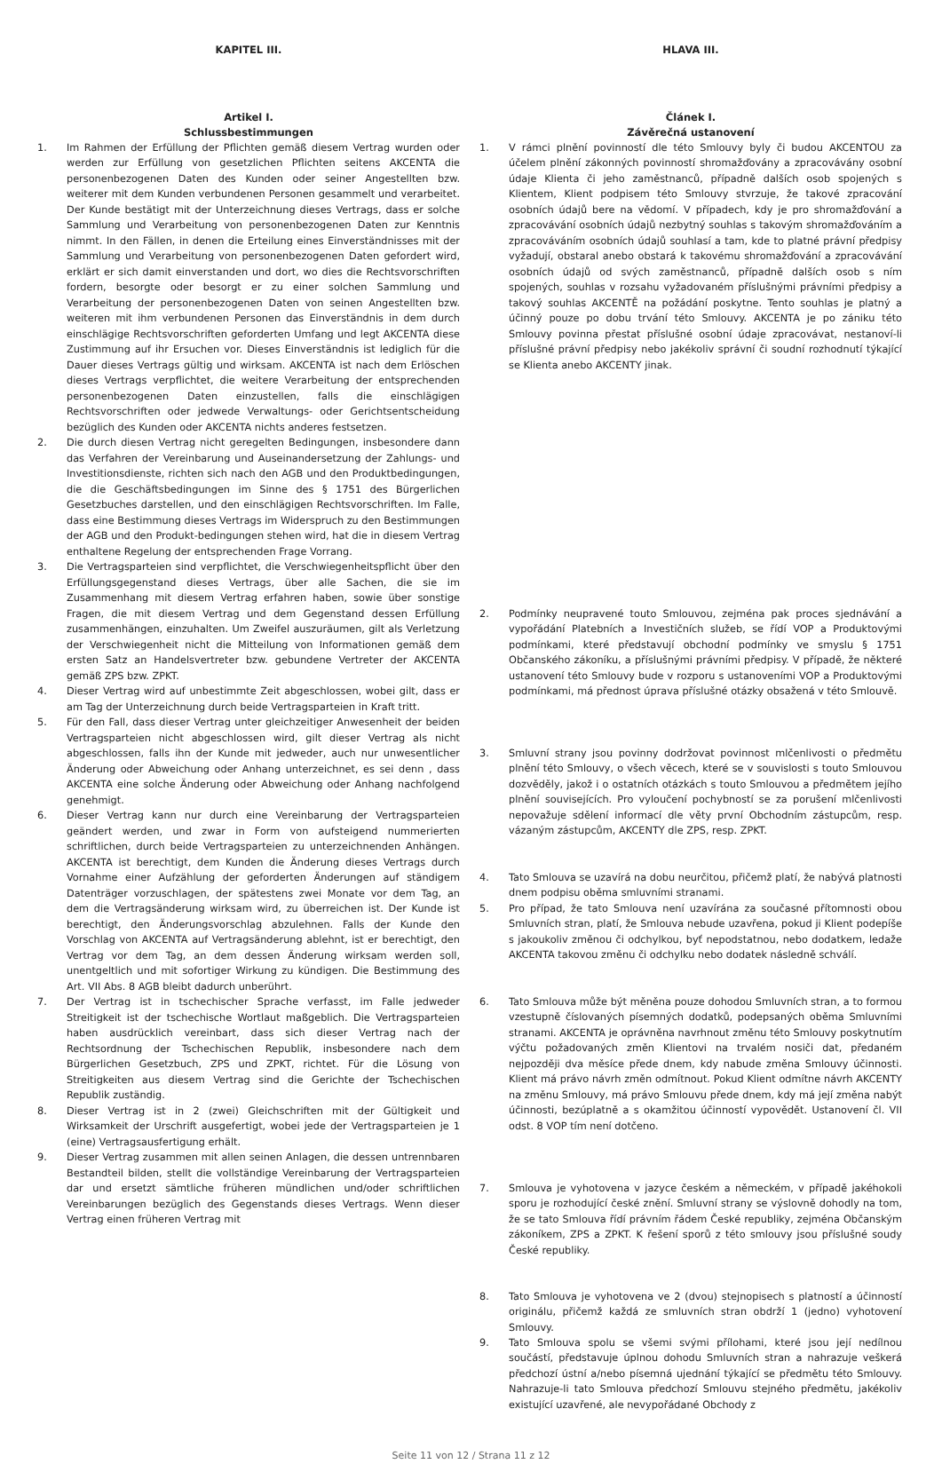KAPITEL III.
Artikel I.
Schlussbestimmungen
1. Im Rahmen der Erfüllung der Pflichten gemäß diesem Vertrag wurden oder werden zur Erfüllung von gesetzlichen Pflichten seitens AKCENTA die personenbezogenen Daten des Kunden oder seiner Angestellten bzw. weiterer mit dem Kunden verbundenen Personen gesammelt und verarbeitet. Der Kunde bestätigt mit der Unterzeichnung dieses Vertrags, dass er solche Sammlung und Verarbeitung von personenbezogenen Daten zur Kenntnis nimmt. In den Fällen, in denen die Erteilung eines Einverständnisses mit der Sammlung und Verarbeitung von personenbezogenen Daten gefordert wird, erklärt er sich damit einverstanden und dort, wo dies die Rechtsvorschriften fordern, besorgte oder besorgt er zu einer solchen Sammlung und Verarbeitung der personenbezogenen Daten von seinen Angestellten bzw. weiteren mit ihm verbundenen Personen das Einverständnis in dem durch einschlägige Rechtsvorschriften geforderten Umfang und legt AKCENTA diese Zustimmung auf ihr Ersuchen vor. Dieses Einverständnis ist lediglich für die Dauer dieses Vertrags gültig und wirksam. AKCENTA ist nach dem Erlöschen dieses Vertrags verpflichtet, die weitere Verarbeitung der entsprechenden personenbezogenen Daten einzustellen, falls die einschlägigen Rechtsvorschriften oder jedwede Verwaltungs- oder Gerichtsentscheidung bezüglich des Kunden oder AKCENTA nichts anderes festsetzen.
2. Die durch diesen Vertrag nicht geregelten Bedingungen, insbesondere dann das Verfahren der Vereinbarung und Auseinandersetzung der Zahlungs- und Investitionsdienste, richten sich nach den AGB und den Produktbedingungen, die die Geschäftsbedingungen im Sinne des § 1751 des Bürgerlichen Gesetzbuches darstellen, und den einschlägigen Rechtsvorschriften. Im Falle, dass eine Bestimmung dieses Vertrags im Widerspruch zu den Bestimmungen der AGB und den Produkt-bedingungen stehen wird, hat die in diesem Vertrag enthaltene Regelung der entsprechenden Frage Vorrang.
3. Die Vertragsparteien sind verpflichtet, die Verschwiegenheitspflicht über den Erfüllungsgegenstand dieses Vertrags, über alle Sachen, die sie im Zusammenhang mit diesem Vertrag erfahren haben, sowie über sonstige Fragen, die mit diesem Vertrag und dem Gegenstand dessen Erfüllung zusammenhängen, einzuhalten. Um Zweifel auszuräumen, gilt als Verletzung der Verschwiegenheit nicht die Mitteilung von Informationen gemäß dem ersten Satz an Handelsvertreter bzw. gebundene Vertreter der AKCENTA gemäß ZPS bzw. ZPKT.
4. Dieser Vertrag wird auf unbestimmte Zeit abgeschlossen, wobei gilt, dass er am Tag der Unterzeichnung durch beide Vertragsparteien in Kraft tritt.
5. Für den Fall, dass dieser Vertrag unter gleichzeitiger Anwesenheit der beiden Vertragsparteien nicht abgeschlossen wird, gilt dieser Vertrag als nicht abgeschlossen, falls ihn der Kunde mit jedweder, auch nur unwesentlicher Änderung oder Abweichung oder Anhang unterzeichnet, es sei denn , dass AKCENTA eine solche Änderung oder Abweichung oder Anhang nachfolgend genehmigt.
6. Dieser Vertrag kann nur durch eine Vereinbarung der Vertragsparteien geändert werden, und zwar in Form von aufsteigend nummerierten schriftlichen, durch beide Vertragsparteien zu unterzeichnenden Anhängen. AKCENTA ist berechtigt, dem Kunden die Änderung dieses Vertrags durch Vornahme einer Aufzählung der geforderten Änderungen auf ständigem Datenträger vorzuschlagen, der spätestens zwei Monate vor dem Tag, an dem die Vertragsänderung wirksam wird, zu überreichen ist. Der Kunde ist berechtigt, den Änderungsvorschlag abzulehnen. Falls der Kunde den Vorschlag von AKCENTA auf Vertragsänderung ablehnt, ist er berechtigt, den Vertrag vor dem Tag, an dem dessen Änderung wirksam werden soll, unentgeltlich und mit sofortiger Wirkung zu kündigen. Die Bestimmung des Art. VII Abs. 8 AGB bleibt dadurch unberührt.
7. Der Vertrag ist in tschechischer Sprache verfasst, im Falle jedweder Streitigkeit ist der tschechische Wortlaut maßgeblich. Die Vertragsparteien haben ausdrücklich vereinbart, dass sich dieser Vertrag nach der Rechtsordnung der Tschechischen Republik, insbesondere nach dem Bürgerlichen Gesetzbuch, ZPS und ZPKT, richtet. Für die Lösung von Streitigkeiten aus diesem Vertrag sind die Gerichte der Tschechischen Republik zuständig.
8. Dieser Vertrag ist in 2 (zwei) Gleichschriften mit der Gültigkeit und Wirksamkeit der Urschrift ausgefertigt, wobei jede der Vertragsparteien je 1 (eine) Vertragsausfertigung erhält.
9. Dieser Vertrag zusammen mit allen seinen Anlagen, die dessen untrennbaren Bestandteil bilden, stellt die vollständige Vereinbarung der Vertragsparteien dar und ersetzt sämtliche früheren mündlichen und/oder schriftlichen Vereinbarungen bezüglich des Gegenstands dieses Vertrags. Wenn dieser Vertrag einen früheren Vertrag mit
HLAVA III.
Článek I.
Závěrečná ustanovení
1. V rámci plnění povinností dle této Smlouvy byly či budou AKCENTOU za účelem plnění zákonných povinností shromažďovány a zpracovávány osobní údaje Klienta či jeho zaměstnanců, případně dalších osob spojených s Klientem, Klient podpisem této Smlouvy stvrzuje, že takové zpracování osobních údajů bere na vědomí. V případech, kdy je pro shromažďování a zpracovávání osobních údajů nezbytný souhlas s takovým shromažďováním a zpracováváním osobních údajů souhlasí a tam, kde to platné právní předpisy vyžadují, obstaral anebo obstará k takovému shromažďování a zpracovávání osobních údajů od svých zaměstnanců, případně dalších osob s ním spojených, souhlas v rozsahu vyžadovaném příslušnými právními předpisy a takový souhlas AKCENTĚ na požádání poskytne. Tento souhlas je platný a účinný pouze po dobu trvání této Smlouvy. AKCENTA je po zániku této Smlouvy povinna přestat příslušné osobní údaje zpracovávat, nestanoví-li příslušné právní předpisy nebo jakékoliv správní či soudní rozhodnutí týkající se Klienta anebo AKCENTY jinak.
2. Podmínky neupravené touto Smlouvou, zejména pak proces sjednávání a vypořádání Platebních a Investičních služeb, se řídí VOP a Produktovými podmínkami, které představují obchodní podmínky ve smyslu § 1751 Občanského zákoníku, a příslušnými právními předpisy. V případě, že některé ustanovení této Smlouvy bude v rozporu s ustanoveními VOP a Produktovými podmínkami, má přednost úprava příslušné otázky obsažená v této Smlouvě.
3. Smluvní strany jsou povinny dodržovat povinnost mlčenlivosti o předmětu plnění této Smlouvy, o všech věcech, které se v souvislosti s touto Smlouvou dozvěděly, jakož i o ostatních otázkách s touto Smlouvou a předmětem jejího plnění souvisejících. Pro vyloučení pochybností se za porušení mlčenlivosti nepovažuje sdělení informací dle věty první Obchodním zástupcům, resp. vázaným zástupcům, AKCENTY dle ZPS, resp. ZPKT.
4. Tato Smlouva se uzavírá na dobu neurčitou, přičemž platí, že nabývá platnosti dnem podpisu oběma smluvními stranami.
5. Pro případ, že tato Smlouva není uzavírána za současné přítomnosti obou Smluvních stran, platí, že Smlouva nebude uzavřena, pokud ji Klient podepíše s jakoukoliv změnou či odchylkou, byť nepodstatnou, nebo dodatkem, ledaže AKCENTA takovou změnu či odchylku nebo dodatek následně schválí.
6. Tato Smlouva může být měněna pouze dohodou Smluvních stran, a to formou vzestupně číslovaných písemných dodatků, podepsaných oběma Smluvními stranami. AKCENTA je oprávněna navrhnout změnu této Smlouvy poskytnutím výčtu požadovaných změn Klientovi na trvalém nosiči dat, předaném nejpozději dva měsíce přede dnem, kdy nabude změna Smlouvy účinnosti. Klient má právo návrh změn odmítnout. Pokud Klient odmítne návrh AKCENTY na změnu Smlouvy, má právo Smlouvu přede dnem, kdy má její změna nabýt účinnosti, bezúplatně a s okamžitou účinností vypovědět. Ustanovení čl. VII odst. 8 VOP tím není dotčeno.
7. Smlouva je vyhotovena v jazyce českém a německém, v případě jakéhokoli sporu je rozhodující české znění. Smluvní strany se výslovně dohodly na tom, že se tato Smlouva řídí právním řádem České republiky, zejména Občanským zákoníkem, ZPS a ZPKT. K řešení sporů z této smlouvy jsou příslušné soudy České republiky.
8. Tato Smlouva je vyhotovena ve 2 (dvou) stejnopisech s platností a účinností originálu, přičemž každá ze smluvních stran obdrží 1 (jedno) vyhotovení Smlouvy.
9. Tato Smlouva spolu se všemi svými přílohami, které jsou její nedílnou součástí, představuje úplnou dohodu Smluvních stran a nahrazuje veškerá předchozí ústní a/nebo písemná ujednání týkající se předmětu této Smlouvy. Nahrazuje-li tato Smlouva předchozí Smlouvu stejného předmětu, jakékoliv existující uzavřené, ale nevypořádané Obchody z
Seite 11 von 12 / Strana 11 z 12